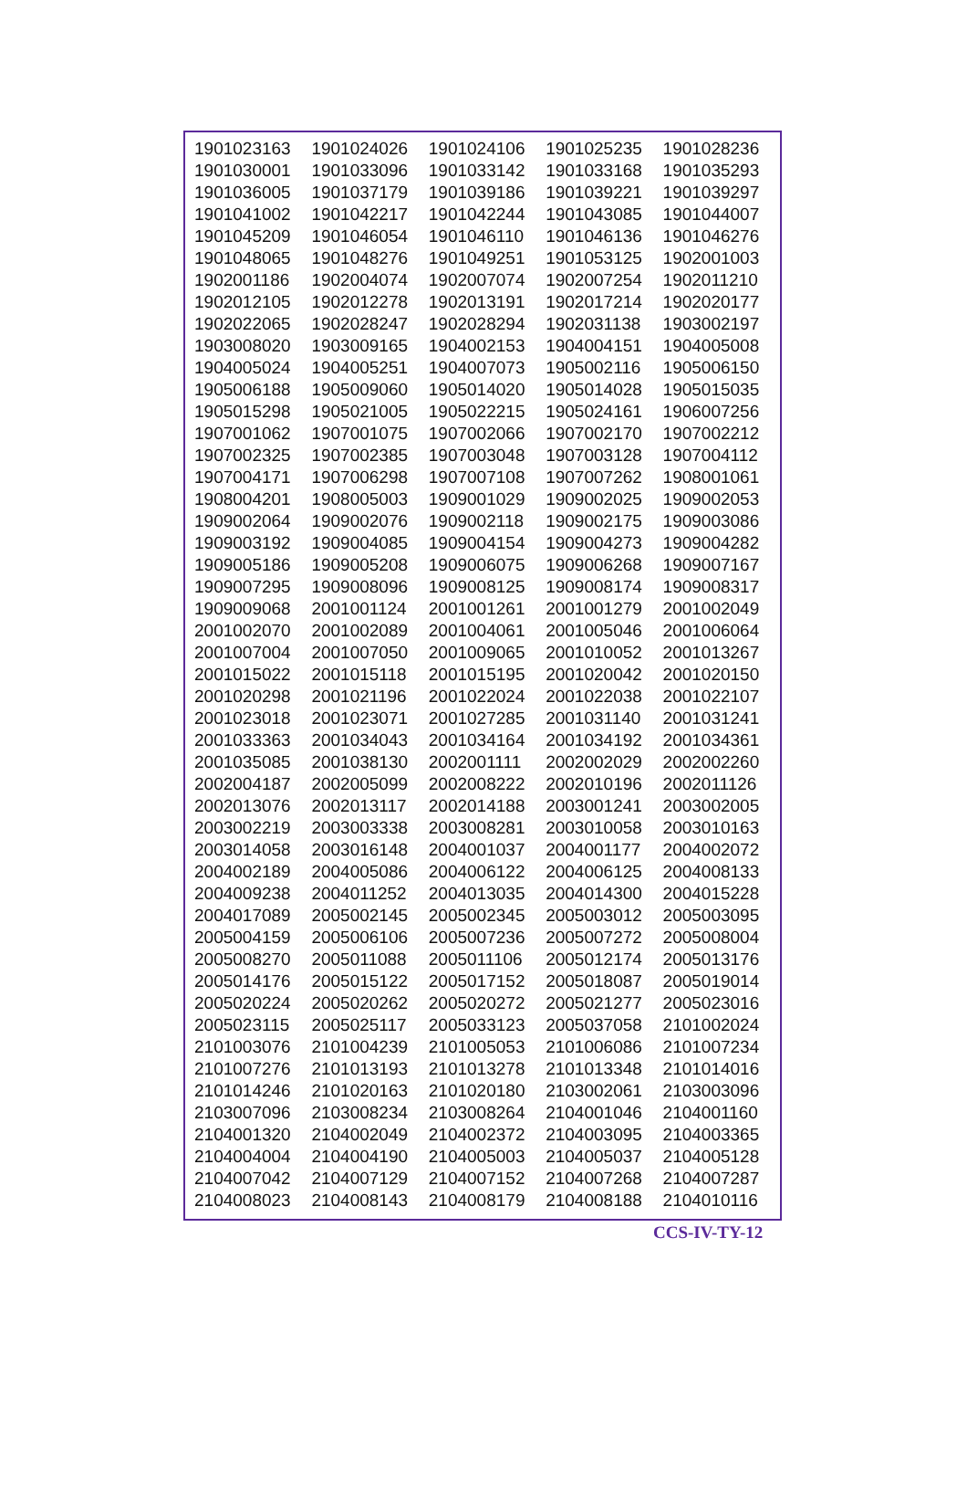| 1901023163 | 1901024026 | 1901024106 | 1901025235 | 1901028236 |
| 1901030001 | 1901033096 | 1901033142 | 1901033168 | 1901035293 |
| 1901036005 | 1901037179 | 1901039186 | 1901039221 | 1901039297 |
| 1901041002 | 1901042217 | 1901042244 | 1901043085 | 1901044007 |
| 1901045209 | 1901046054 | 1901046110 | 1901046136 | 1901046276 |
| 1901048065 | 1901048276 | 1901049251 | 1901053125 | 1902001003 |
| 1902001186 | 1902004074 | 1902007074 | 1902007254 | 1902011210 |
| 1902012105 | 1902012278 | 1902013191 | 1902017214 | 1902020177 |
| 1902022065 | 1902028247 | 1902028294 | 1902031138 | 1903002197 |
| 1903008020 | 1903009165 | 1904002153 | 1904004151 | 1904005008 |
| 1904005024 | 1904005251 | 1904007073 | 1905002116 | 1905006150 |
| 1905006188 | 1905009060 | 1905014020 | 1905014028 | 1905015035 |
| 1905015298 | 1905021005 | 1905022215 | 1905024161 | 1906007256 |
| 1907001062 | 1907001075 | 1907002066 | 1907002170 | 1907002212 |
| 1907002325 | 1907002385 | 1907003048 | 1907003128 | 1907004112 |
| 1907004171 | 1907006298 | 1907007108 | 1907007262 | 1908001061 |
| 1908004201 | 1908005003 | 1909001029 | 1909002025 | 1909002053 |
| 1909002064 | 1909002076 | 1909002118 | 1909002175 | 1909003086 |
| 1909003192 | 1909004085 | 1909004154 | 1909004273 | 1909004282 |
| 1909005186 | 1909005208 | 1909006075 | 1909006268 | 1909007167 |
| 1909007295 | 1909008096 | 1909008125 | 1909008174 | 1909008317 |
| 1909009068 | 2001001124 | 2001001261 | 2001001279 | 2001002049 |
| 2001002070 | 2001002089 | 2001004061 | 2001005046 | 2001006064 |
| 2001007004 | 2001007050 | 2001009065 | 2001010052 | 2001013267 |
| 2001015022 | 2001015118 | 2001015195 | 2001020042 | 2001020150 |
| 2001020298 | 2001021196 | 2001022024 | 2001022038 | 2001022107 |
| 2001023018 | 2001023071 | 2001027285 | 2001031140 | 2001031241 |
| 2001033363 | 2001034043 | 2001034164 | 2001034192 | 2001034361 |
| 2001035085 | 2001038130 | 2002001111 | 2002002029 | 2002002260 |
| 2002004187 | 2002005099 | 2002008222 | 2002010196 | 2002011126 |
| 2002013076 | 2002013117 | 2002014188 | 2003001241 | 2003002005 |
| 2003002219 | 2003003338 | 2003008281 | 2003010058 | 2003010163 |
| 2003014058 | 2003016148 | 2004001037 | 2004001177 | 2004002072 |
| 2004002189 | 2004005086 | 2004006122 | 2004006125 | 2004008133 |
| 2004009238 | 2004011252 | 2004013035 | 2004014300 | 2004015228 |
| 2004017089 | 2005002145 | 2005002345 | 2005003012 | 2005003095 |
| 2005004159 | 2005006106 | 2005007236 | 2005007272 | 2005008004 |
| 2005008270 | 2005011088 | 2005011106 | 2005012174 | 2005013176 |
| 2005014176 | 2005015122 | 2005017152 | 2005018087 | 2005019014 |
| 2005020224 | 2005020262 | 2005020272 | 2005021277 | 2005023016 |
| 2005023115 | 2005025117 | 2005033123 | 2005037058 | 2101002024 |
| 2101003076 | 2101004239 | 2101005053 | 2101006086 | 2101007234 |
| 2101007276 | 2101013193 | 2101013278 | 2101013348 | 2101014016 |
| 2101014246 | 2101020163 | 2101020180 | 2103002061 | 2103003096 |
| 2103007096 | 2103008234 | 2103008264 | 2104001046 | 2104001160 |
| 2104001320 | 2104002049 | 2104002372 | 2104003095 | 2104003365 |
| 2104004004 | 2104004190 | 2104005003 | 2104005037 | 2104005128 |
| 2104007042 | 2104007129 | 2104007152 | 2104007268 | 2104007287 |
| 2104008023 | 2104008143 | 2104008179 | 2104008188 | 2104010116 |
CCS-IV-TY-12